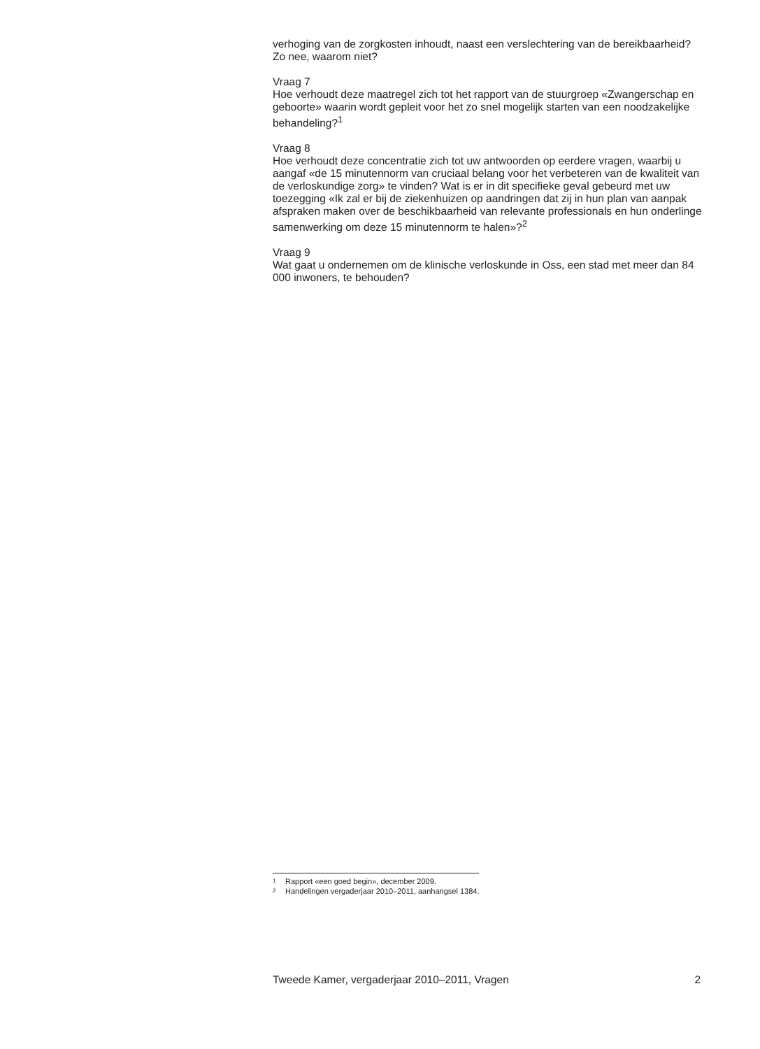verhoging van de zorgkosten inhoudt, naast een verslechtering van de bereikbaarheid? Zo nee, waarom niet?
Vraag 7
Hoe verhoudt deze maatregel zich tot het rapport van de stuurgroep «Zwangerschap en geboorte» waarin wordt gepleit voor het zo snel mogelijk starten van een noodzakelijke behandeling?<sup>1</sup>
Vraag 8
Hoe verhoudt deze concentratie zich tot uw antwoorden op eerdere vragen, waarbij u aangaf «de 15 minutennorm van cruciaal belang voor het verbeteren van de kwaliteit van de verloskundige zorg» te vinden? Wat is er in dit specifieke geval gebeurd met uw toezegging «Ik zal er bij de ziekenhuizen op aandringen dat zij in hun plan van aanpak afspraken maken over de beschikbaarheid van relevante professionals en hun onderlinge samenwerking om deze 15 minutennorm te halen»?<sup>2</sup>
Vraag 9
Wat gaat u ondernemen om de klinische verloskunde in Oss, een stad met meer dan 84 000 inwoners, te behouden?
1 Rapport «een goed begin», december 2009.
2 Handelingen vergaderjaar 2010–2011, aanhangsel 1384.
Tweede Kamer, vergaderjaar 2010–2011, Vragen 2